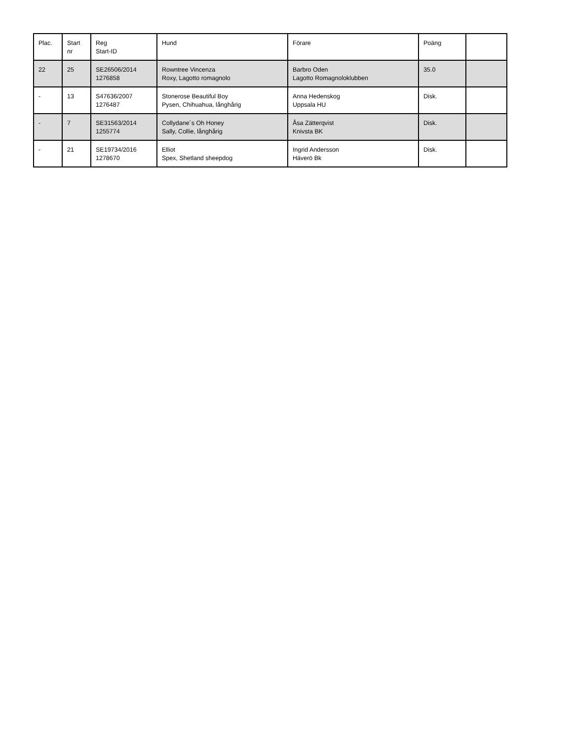| Plac. | Start nr | Reg Start-ID | Hund | Förare | Poäng | |
| --- | --- | --- | --- | --- | --- | --- |
| 22 | 25 | SE26506/2014 1276858 | Rowntree Vincenza Roxy, Lagotto romagnolo | Barbro Oden Lagotto Romagnoloklubben | 35.0 | |
| - | 13 | S47636/2007 1276487 | Stonerose Beautiful Boy Pysen, Chihuahua, långhårig | Anna Hedenskog Uppsala HU | Disk. | |
| - | 7 | SE31563/2014 1255774 | Collydane´s Oh Honey Sally, Collie, långhårig | Åsa Zätterqvist Knivsta BK | Disk. | |
| - | 21 | SE19734/2016 1278670 | Elliot Spex, Shetland sheepdog | Ingrid Andersson Häverö Bk | Disk. | |